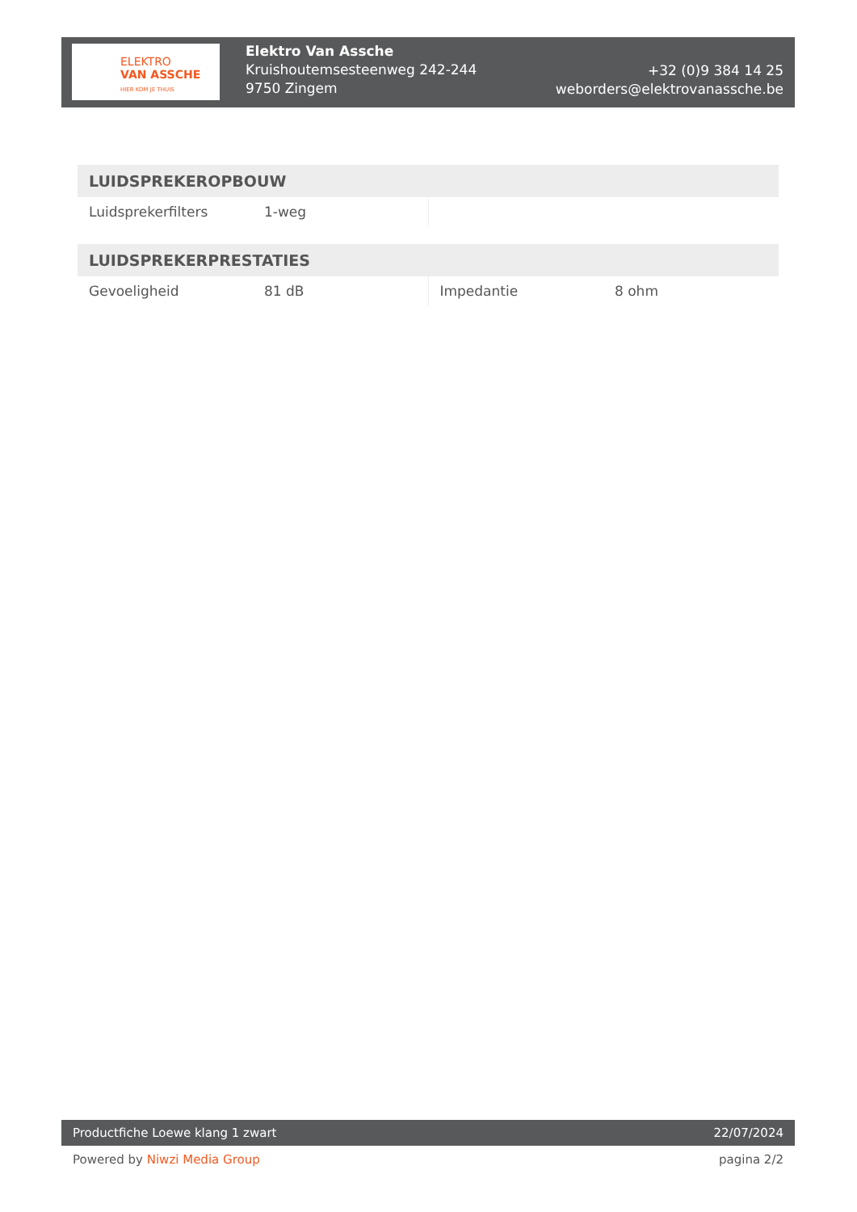ELEKTRO
VAN ASSCHE
HIER KOM JE THUIS
Elektro Van Assche
Kruishoutemsesteenweg 242-244
9750 Zingem
+32 (0)9 384 14 25
weborders@elektrovanassche.be
| LUIDSPREKEROPBOUW | | | |
| --- | --- | --- | --- |
| Luidsprekerfilters | 1-weg | | |
| LUIDSPREKERPRESTATIES | | | |
| --- | --- | --- | --- |
| Gevoeligheid | 81 dB | Impedantie | 8 ohm |
Productfiche Loewe klang 1 zwart 22/07/2024
Powered by Niwzi Media Group pagina 2/2